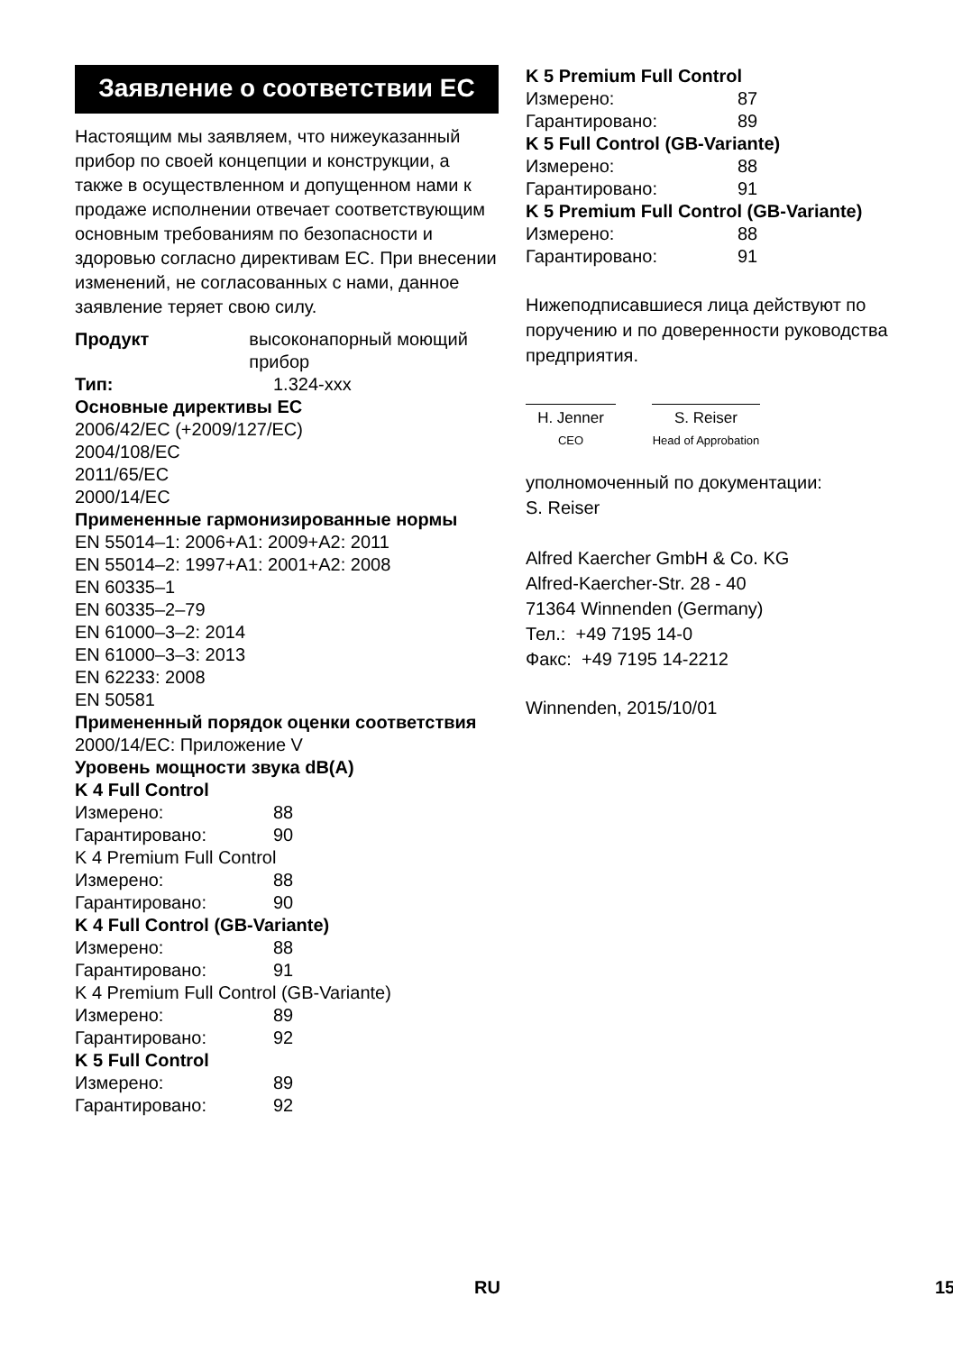Заявление о соответствии ЕС
Настоящим мы заявляем, что нижеуказанный прибор по своей концепции и конструкции, а также в осуществленном и допущенном нами к продаже исполнении отвечает соответствующим основным требованиям по безопасности и здоровью согласно директивам ЕС. При внесении изменений, не согласованных с нами, данное заявление теряет свою силу.
Продукт высоконапорный моющий прибор
Тип: 1.324-xxx
Основные директивы ЕС
2006/42/EC (+2009/127/EC)
2004/108/EC
2011/65/EC
2000/14/EC
Примененные гармонизированные нормы
EN 55014–1: 2006+A1: 2009+A2: 2011
EN 55014–2: 1997+A1: 2001+A2: 2008
EN 60335–1
EN 60335–2–79
EN 61000–3–2: 2014
EN 61000–3–3: 2013
EN 62233: 2008
EN 50581
Примененный порядок оценки соответствия
2000/14/EC: Приложение V
Уровень мощности звука dB(A)
K 4 Full Control
Измерено: 88
Гарантировано: 90
K 4 Premium Full Control
Измерено: 88
Гарантировано: 90
K 4 Full Control (GB-Variante)
Измерено: 88
Гарантировано: 91
K 4 Premium Full Control (GB-Variante)
Измерено: 89
Гарантировано: 92
K 5 Full Control
Измерено: 89
Гарантировано: 92
K 5 Premium Full Control
Измерено: 87
Гарантировано: 89
K 5 Full Control (GB-Variante)
Измерено: 88
Гарантировано: 91
K 5 Premium Full Control (GB-Variante)
Измерено: 88
Гарантировано: 91
Нижеподписавшиеся лица действуют по поручению и по доверенности руководства предприятия.
H. Jenner
CEO
S. Reiser
Head of Approbation
уполномоченный по документации:
S. Reiser
Alfred Kaercher GmbH & Co. KG
Alfred-Kaercher-Str. 28 - 40
71364 Winnenden (Germany)
Тел.: +49 7195 14-0
Факс: +49 7195 14-2212
Winnenden, 2015/10/01
RU 15